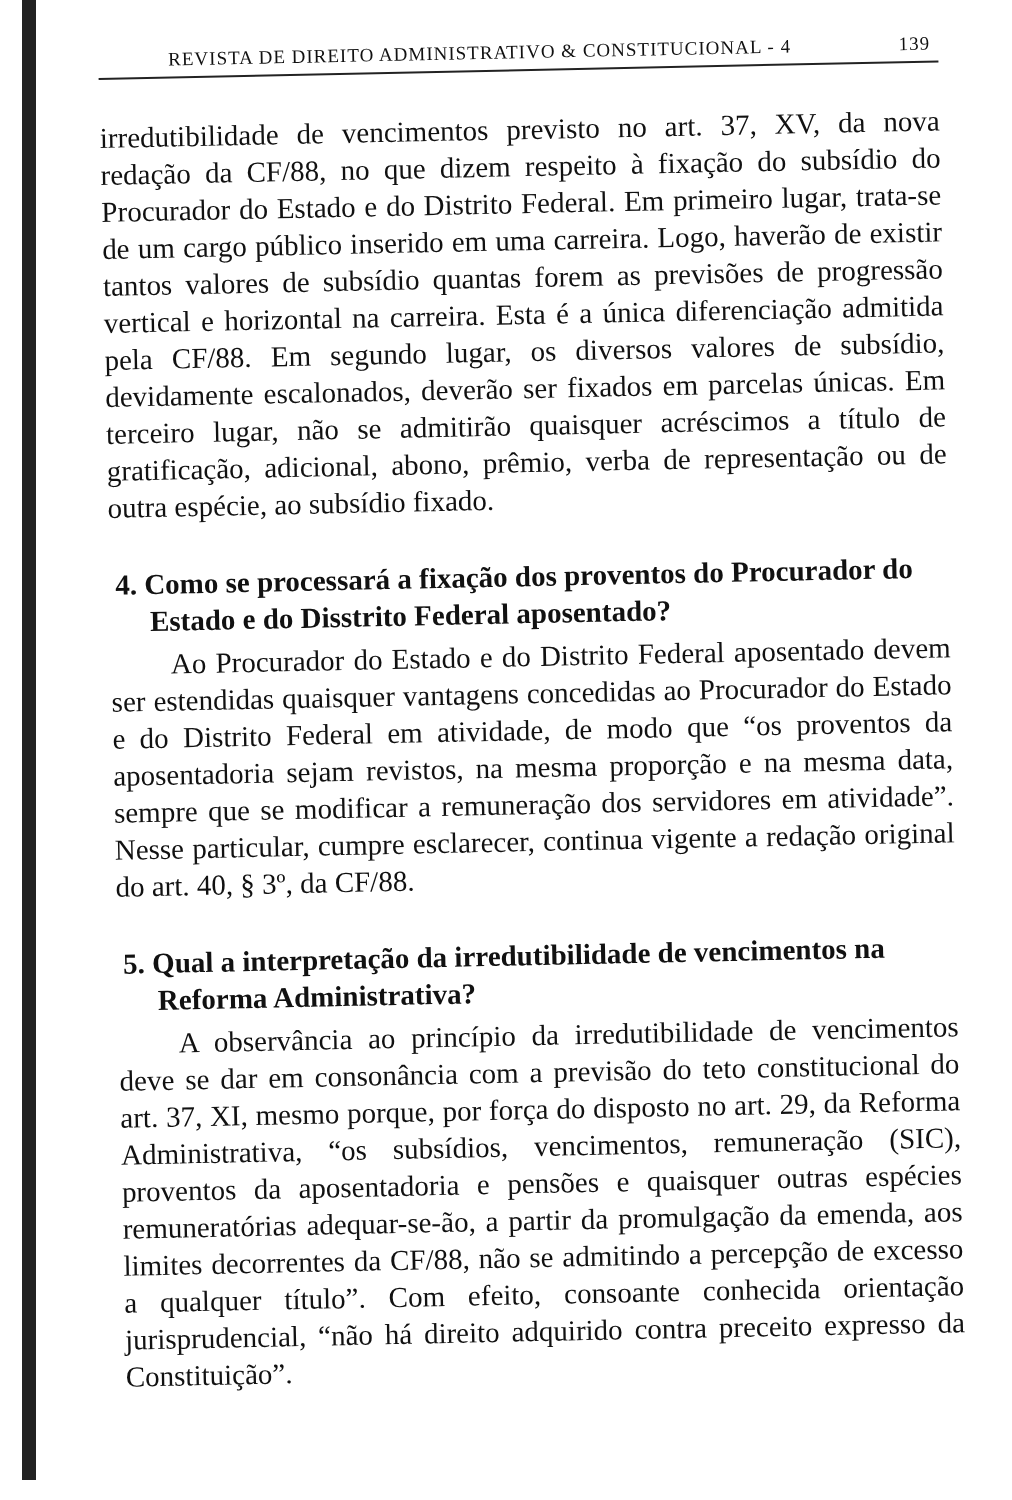REVISTA DE DIREITO ADMINISTRATIVO & CONSTITUCIONAL - 4 139
irredutibilidade de vencimentos previsto no art. 37, XV, da nova redação da CF/88, no que dizem respeito à fixação do subsídio do Procurador do Estado e do Distrito Federal. Em primeiro lugar, trata-se de um cargo público inserido em uma carreira. Logo, haverão de existir tantos valores de subsídio quantas forem as previsões de progressão vertical e horizontal na carreira. Esta é a única diferenciação admitida pela CF/88. Em segundo lugar, os diversos valores de subsídio, devidamente escalonados, deverão ser fixados em parcelas únicas. Em terceiro lugar, não se admitirão quaisquer acréscimos a título de gratificação, adicional, abono, prêmio, verba de representação ou de outra espécie, ao subsídio fixado.
4. Como se processará a fixação dos proventos do Procurador do Estado e do Disstrito Federal aposentado?
Ao Procurador do Estado e do Distrito Federal aposentado devem ser estendidas quaisquer vantagens concedidas ao Procurador do Estado e do Distrito Federal em atividade, de modo que “os proventos da aposentadoria sejam revistos, na mesma proporção e na mesma data, sempre que se modificar a remuneração dos servidores em atividade”. Nesse particular, cumpre esclarecer, continua vigente a redação original do art. 40, § 3º, da CF/88.
5. Qual a interpretação da irredutibilidade de vencimentos na Reforma Administrativa?
A observância ao princípio da irredutibilidade de vencimentos deve se dar em consonância com a previsão do teto constitucional do art. 37, XI, mesmo porque, por força do disposto no art. 29, da Reforma Administrativa, “os subsídios, vencimentos, remuneração (SIC), proventos da aposentadoria e pensões e quaisquer outras espécies remuneratórias adequar-se-ão, a partir da promulgação da emenda, aos limites decorrentes da CF/88, não se admitindo a percepção de excesso a qualquer título”. Com efeito, consoante conhecida orientação jurisprudencial, “não há direito adquirido contra preceito expresso da Constituição”.